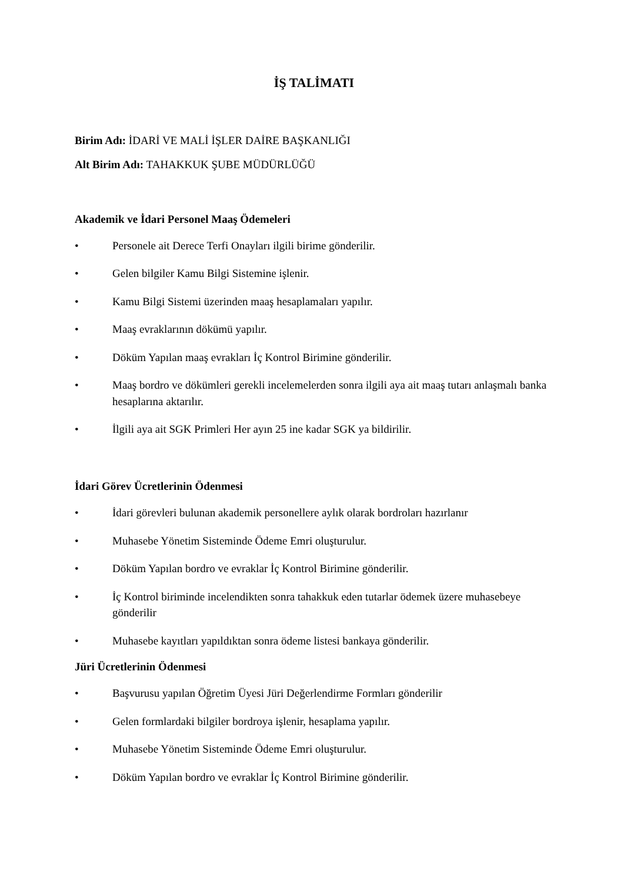İŞ TALİMATI
Birim Adı: İDARİ VE MALİ İŞLER DAİRE BAŞKANLIĞI
Alt Birim Adı: TAHAKKUK ŞUBE MÜDÜRLÜĞÜ
Akademik ve İdari Personel Maaş Ödemeleri
• Personele ait Derece Terfi Onayları ilgili birime gönderilir.
• Gelen bilgiler Kamu Bilgi Sistemine işlenir.
• Kamu Bilgi Sistemi üzerinden maaş hesaplamaları yapılır.
• Maaş evraklarının dökümü yapılır.
• Döküm Yapılan maaş evrakları İç Kontrol Birimine gönderilir.
• Maaş bordro ve dökümleri gerekli incelemelerden sonra ilgili aya ait maaş tutarı anlaşmalı banka hesaplarına aktarılır.
• İlgili aya ait SGK Primleri Her ayın 25 ine kadar SGK ya bildirilir.
İdari Görev Ücretlerinin Ödenmesi
• İdari görevleri bulunan akademik personellere aylık olarak bordroları hazırlanır
• Muhasebe Yönetim Sisteminde Ödeme Emri oluşturulur.
• Döküm Yapılan bordro ve evraklar İç Kontrol Birimine gönderilir.
• İç Kontrol biriminde incelendikten sonra tahakkuk eden tutarlar ödemek üzere muhasebeye gönderilir
• Muhasebe kayıtları yapıldıktan sonra ödeme listesi bankaya gönderilir.
Jüri Ücretlerinin Ödenmesi
• Başvurusu yapılan Öğretim Üyesi Jüri Değerlendirme Formları gönderilir
• Gelen formlardaki bilgiler bordroya işlenir, hesaplama yapılır.
• Muhasebe Yönetim Sisteminde Ödeme Emri oluşturulur.
• Döküm Yapılan bordro ve evraklar İç Kontrol Birimine gönderilir.